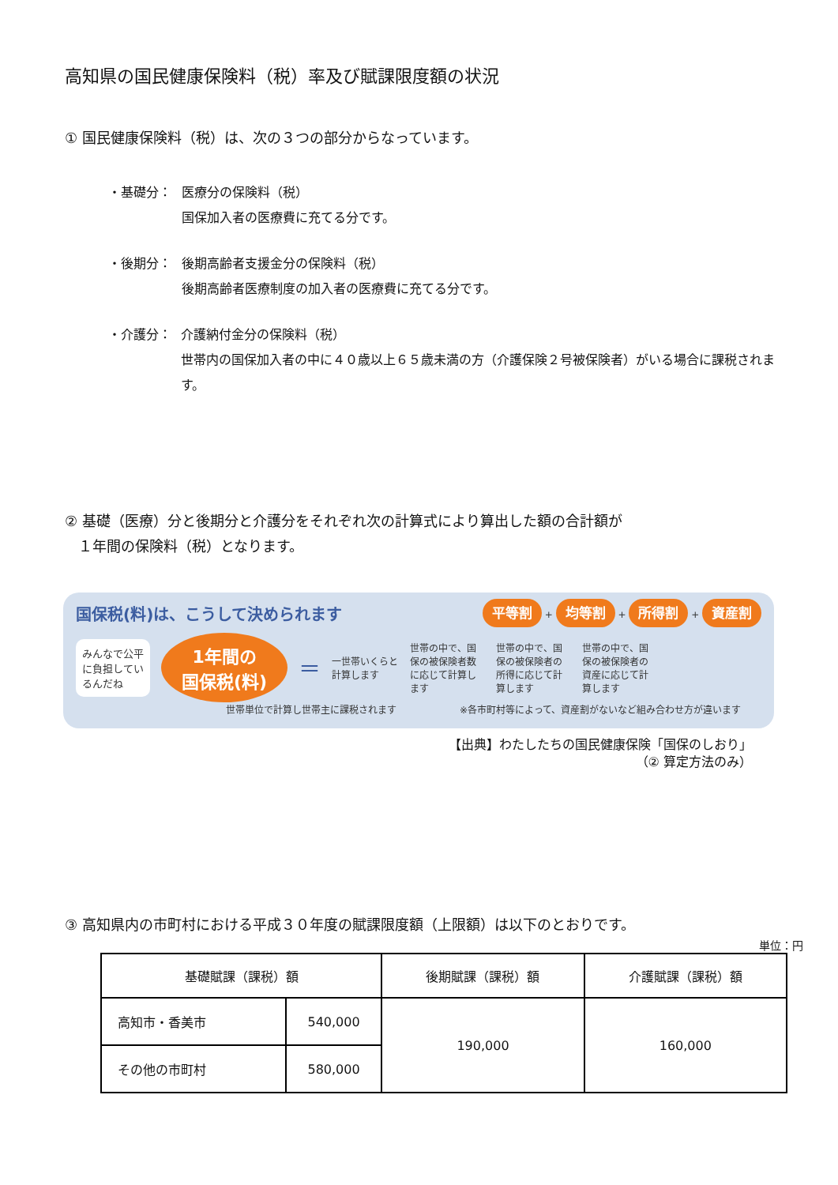高知県の国民健康保険料（税）率及び賦課限度額の状況
① 国民健康保険料（税）は、次の３つの部分からなっています。
・基礎分： 医療分の保険料（税）
国保加入者の医療費に充てる分です。
・後期分： 後期高齢者支援金分の保険料（税）
後期高齢者医療制度の加入者の医療費に充てる分です。
・介護分： 介護納付金分の保険料（税）
世帯内の国保加入者の中に４０歳以上６５歳未満の方（介護保険２号被保険者）がいる場合に課税されます。
② 基礎（医療）分と後期分と介護分をそれぞれ次の計算式により算出した額の合計額が
１年間の保険料（税）となります。
国保税(料)は、こうして決められます 平等割 + 均等割 + 所得割 + 資産割
みんなで公平
に負担してい
るんだね 1年間の
国保税(料) ＝ 一世帯いくらと計算します 世帯の中で、国保の被保険者数に応じて計算します 世帯の中で、国保の被保険者の所得に応じて計算します 世帯の中で、国保の被保険者の資産に応じて計算します
世帯単位で計算し世帯主に課税されます ※各市町村等によって、資産割がないなど組み合わせ方が違います
【出典】わたしたちの国民健康保険「国保のしおり」
（② 算定方法のみ）
③ 高知県内の市町村における平成３０年度の賦課限度額（上限額）は以下のとおりです。
単位：円
| 基礎賦課（課税）額 | | 後期賦課（課税）額 | 介護賦課（課税）額 |
| --- | --- | --- | --- |
| 高知市・香美市 | 540,000 | 190,000 | 160,000 |
| その他の市町村 | 580,000 | | |